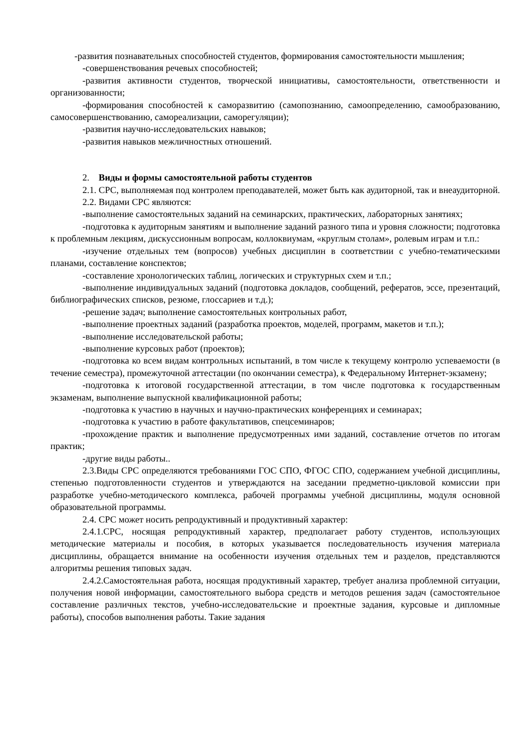-развития познавательных способностей студентов, формирования самостоятельности мышления;
-совершенствования речевых способностей;
-развития активности студентов, творческой инициативы, самостоятельности, ответственности и организованности;
-формирования способностей к саморазвитию (самопознанию, самоопределению, самообразованию, самосовершенствованию, самореализации, саморегуляции);
-развития научно-исследовательских навыков;
-развития навыков межличностных отношений.
2. Виды и формы самостоятельной работы студентов
2.1. СРС, выполняемая под контролем преподавателей, может быть как аудиторной, так и внеаудиторной.
2.2. Видами СРС являются:
-выполнение самостоятельных заданий на семинарских, практических, лабораторных занятиях;
-подготовка к аудиторным занятиям и выполнение заданий разного типа и уровня сложности; подготовка к проблемным лекциям, дискуссионным вопросам, коллоквиумам, «круглым столам», ролевым играм и т.п.:
-изучение отдельных тем (вопросов) учебных дисциплин в соответствии с учебно-тематическими планами, составление конспектов;
-составление хронологических таблиц, логических и структурных схем и т.п.;
-выполнение индивидуальных заданий (подготовка докладов, сообщений, рефератов, эссе, презентаций, библиографических списков, резюме, глоссариев и т.д.);
-решение задач; выполнение самостоятельных контрольных работ,
-выполнение проектных заданий (разработка проектов, моделей, программ, макетов и т.п.);
-выполнение исследовательской работы;
-выполнение курсовых работ (проектов);
-подготовка ко всем видам контрольных испытаний, в том числе к текущему контролю успеваемости (в течение семестра), промежуточной аттестации (по окончании семестра), к Федеральному Интернет-экзамену;
-подготовка к итоговой государственной аттестации, в том числе подготовка к государственным экзаменам, выполнение выпускной квалификационной работы;
-подготовка к участию в научных и научно-практических конференциях и семинарах;
-подготовка к участию в работе факультативов, спецсеминаров;
-прохождение практик и выполнение предусмотренных ими заданий, составление отчетов по итогам практик;
-другие виды работы..
2.3.Виды СРС определяются требованиями ГОС СПО, ФГОС СПО, содержанием учебной дисциплины, степенью подготовленности студентов и утверждаются на заседании предметно-цикловой комиссии при разработке учебно-методического комплекса, рабочей программы учебной дисциплины, модуля основной образовательной программы.
2.4. СРС может носить репродуктивный и продуктивный характер:
2.4.1.СРС, носящая репродуктивный характер, предполагает работу студентов, использующих методические материалы и пособия, в которых указывается последовательность изучения материала дисциплины, обращается внимание на особенности изучения отдельных тем и разделов, представляются алгоритмы решения типовых задач.
2.4.2.Самостоятельная работа, носящая продуктивный характер, требует анализа проблемной ситуации, получения новой информации, самостоятельного выбора средств и методов решения задач (самостоятельное составление различных текстов, учебно-исследовательские и проектные задания, курсовые и дипломные работы), способов выполнения работы. Такие задания